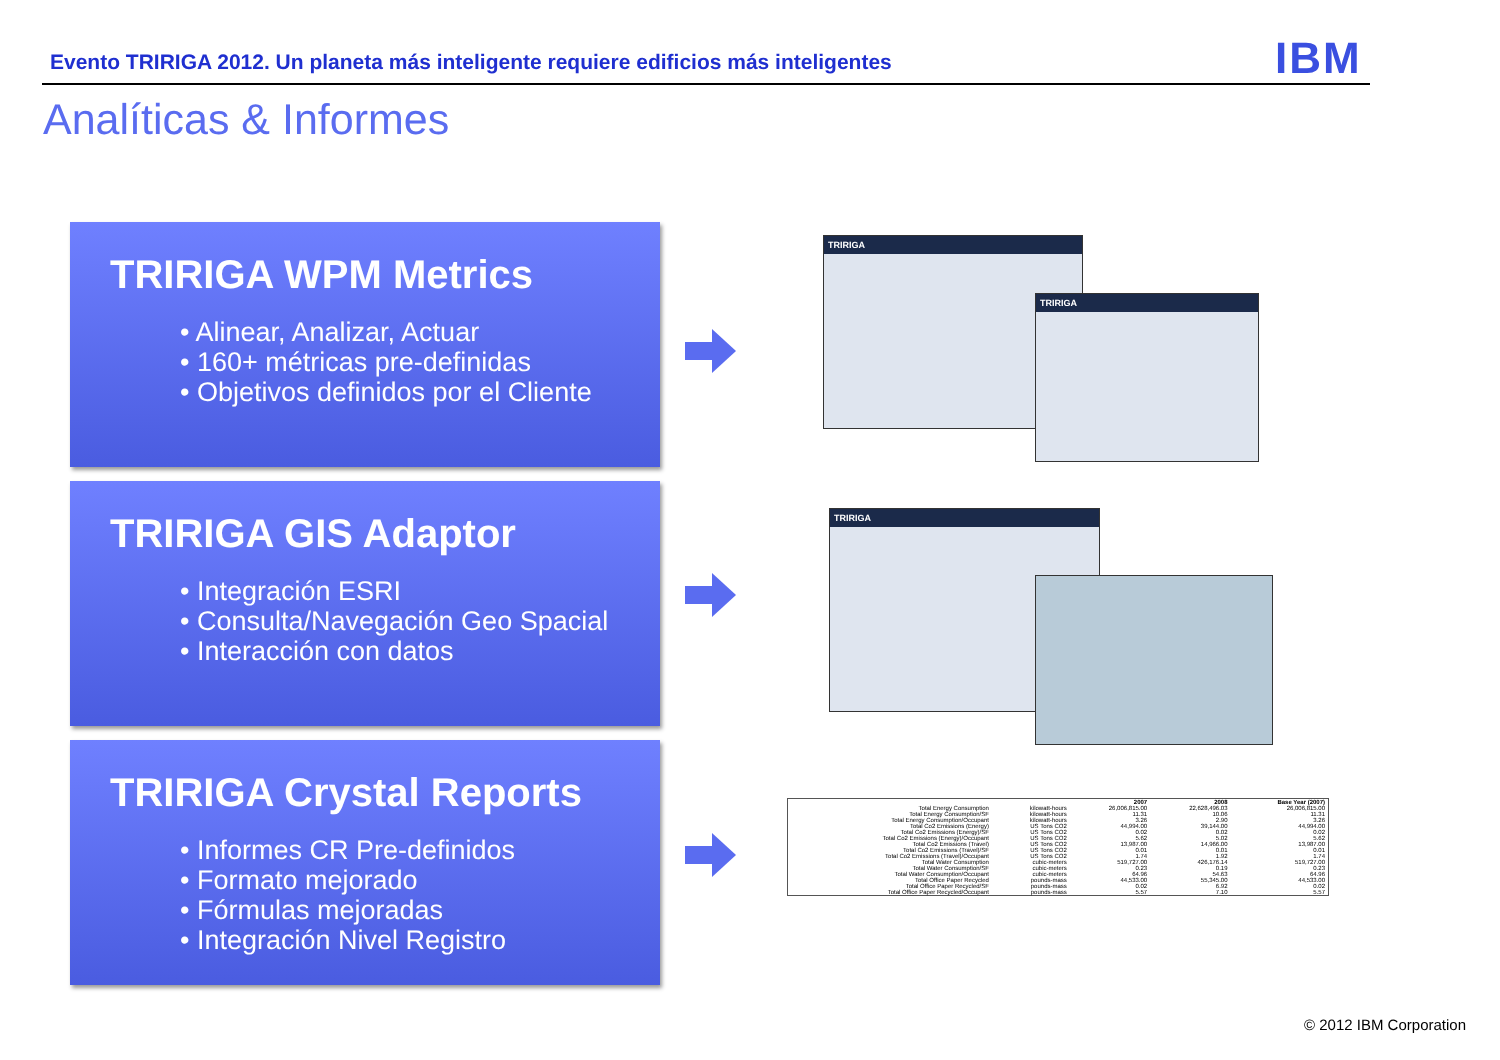Evento TRIRIGA 2012. Un planeta más inteligente requiere edificios más inteligentes
IBM
Analíticas & Informes
TRIRIGA WPM Metrics
• Alinear, Analizar, Actuar
• 160+ métricas pre-definidas
• Objetivos definidos por el Cliente
TRIRIGA
TRIRIGA
TRIRIGA GIS Adaptor
• Integración ESRI
• Consulta/Navegación Geo Spacial
• Interacción con datos
TRIRIGA
TRIRIGA Crystal Reports
• Informes CR Pre-definidos
• Formato mejorado
• Fórmulas mejoradas
• Integración Nivel Registro
| | | 2007 | 2008 | Base Year (2007) |
| --- | --- | --- | --- | --- |
| Total Energy Consumption | kilowatt-hours | 26,006,815.00 | 22,628,496.03 | 26,006,815.00 |
| Total Energy Consumption/SF | kilowatt-hours | 11.31 | 10.06 | 11.31 |
| Total Energy Consumption/Occupant | kilowatt-hours | 3.26 | 2.90 | 3.26 |
| Total Co2 Emissions (Energy) | US Tons CO2 | 44,994.00 | 39,144.00 | 44,994.00 |
| Total Co2 Emissions (Energy)/SF | US Tons CO2 | 0.02 | 0.02 | 0.02 |
| Total Co2 Emissions (Energy)/Occupant | US Tons CO2 | 5.62 | 5.02 | 5.62 |
| Total Co2 Emissions (Travel) | US Tons CO2 | 13,987.00 | 14,966.00 | 13,987.00 |
| Total Co2 Emissions (Travel)/SF | US Tons CO2 | 0.01 | 0.01 | 0.01 |
| Total Co2 Emissions (Travel)/Occupant | US Tons CO2 | 1.74 | 1.92 | 1.74 |
| Total Water Consumption | cubic-meters | 519,727.00 | 426,176.14 | 519,727.00 |
| Total Water Consumption/SF | cubic-meters | 0.23 | 0.19 | 0.23 |
| Total Water Consumption/Occupant | cubic-meters | 64.96 | 54.63 | 64.96 |
| Total Office Paper Recycled | pounds-mass | 44,533.00 | 55,345.00 | 44,533.00 |
| Total Office Paper Recycled/SF | pounds-mass | 0.02 | 6.92 | 0.02 |
| Total Office Paper Recycled/Occupant | pounds-mass | 5.57 | 7.10 | 5.57 |
© 2012 IBM Corporation